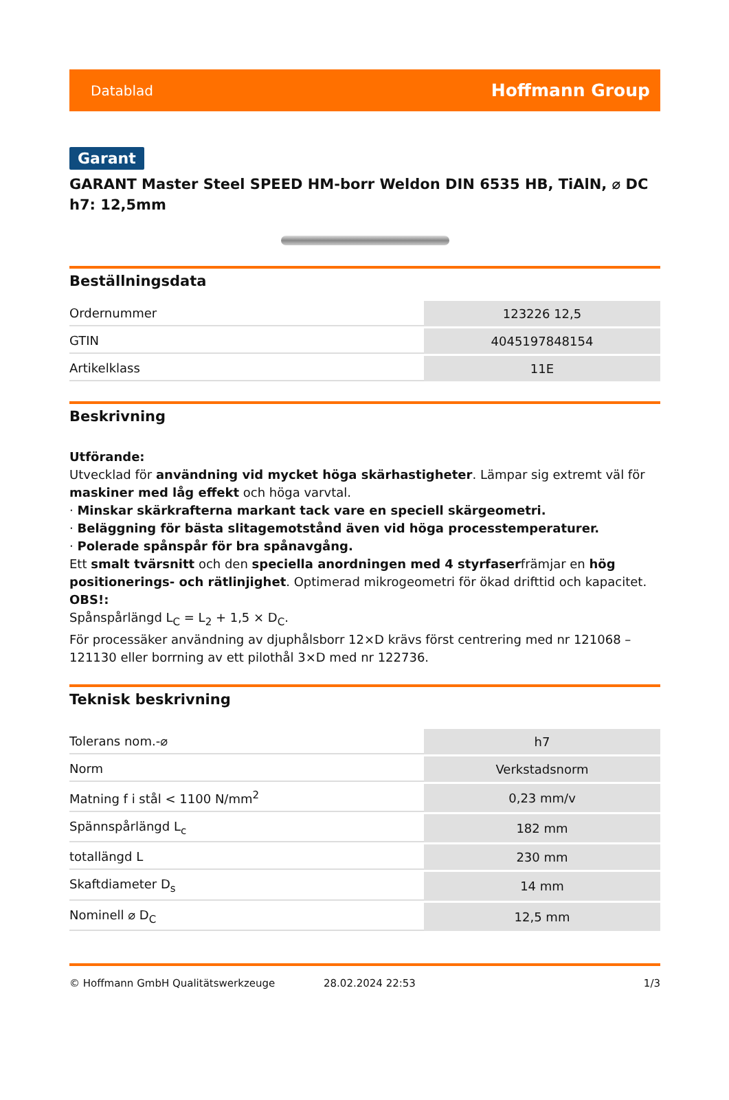Datablad Hoffmann Group
Garant
GARANT Master Steel SPEED HM-borr Weldon DIN 6535 HB, TiAlN, ⌀ DC h7: 12,5mm
Beställningsdata
| Ordernummer | 123226 12,5 |
| GTIN | 4045197848154 |
| Artikelklass | 11E |
Beskrivning
Utförande:
Utvecklad för användning vid mycket höga skärhastigheter. Lämpar sig extremt väl för maskiner med låg effekt och höga varvtal.
· Minskar skärkrafterna markant tack vare en speciell skärgeometri.
· Beläggning för bästa slitagemotstånd även vid höga processtemperaturer.
· Polerade spånspår för bra spånavgång.
Ett smalt tvärsnitt och den speciella anordningen med 4 styrfaserfrämjar en hög positionerings- och rätlinjighet. Optimerad mikrogeometri för ökad drifttid och kapacitet.
OBS!:
Spånspårlängd L<sub>C</sub> = L<sub>2</sub> + 1,5 × D<sub>C</sub>.
För processäker användning av djuphålsborr 12×D krävs först centrering med nr 121068 – 121130 eller borrning av ett pilothål 3×D med nr 122736.
Teknisk beskrivning
| Tolerans nom.-⌀ | h7 |
| Norm | Verkstadsnorm |
| Matning f i stål < 1100 N/mm<sup>2</sup> | 0,23 mm/v |
| Spännspårlängd L<sub>c</sub> | 182 mm |
| totallängd L | 230 mm |
| Skaftdiameter D<sub>s</sub> | 14 mm |
| Nominell ⌀ D<sub>C</sub> | 12,5 mm |
© Hoffmann GmbH Qualitätswerkzeuge 28.02.2024 22:53 1/3